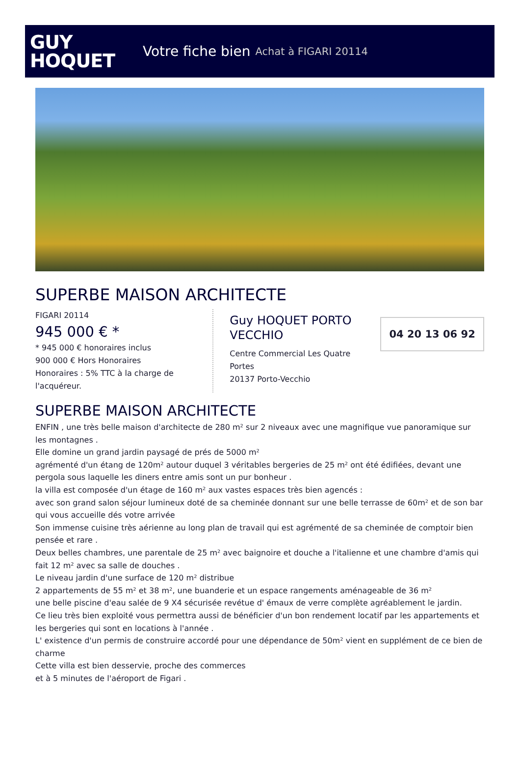GUY
HOQUET
Votre fiche bien Achat à FIGARI 20114
SUPERBE MAISON ARCHITECTE
FIGARI 20114
945 000 € *
* 945 000 € honoraires inclus
900 000 € Hors Honoraires
Honoraires : 5% TTC à la charge de l'acquéreur.
Guy HOQUET PORTO VECCHIO
Centre Commercial Les Quatre Portes
20137 Porto-Vecchio
04 20 13 06 92
SUPERBE MAISON ARCHITECTE
ENFIN , une très belle maison d'architecte de 280 m² sur 2 niveaux avec une magnifique vue panoramique sur les montagnes .
Elle domine un grand jardin paysagé de prés de 5000 m²
agrémenté d'un étang de 120m² autour duquel 3 véritables bergeries de 25 m² ont été édifiées, devant une pergola sous laquelle les diners entre amis sont un pur bonheur .
la villa est composée d'un étage de 160 m² aux vastes espaces très bien agencés :
avec son grand salon séjour lumineux doté de sa cheminée donnant sur une belle terrasse de 60m² et de son bar qui vous accueille dés votre arrivée
Son immense cuisine très aérienne au long plan de travail qui est agrémenté de sa cheminée de comptoir bien pensée et rare .
Deux belles chambres, une parentale de 25 m² avec baignoire et douche a l'italienne et une chambre d'amis qui fait 12 m² avec sa salle de douches .
Le niveau jardin d'une surface de 120 m² distribue
2 appartements de 55 m² et 38 m², une buanderie et un espace rangements aménageable de 36 m²
une belle piscine d'eau salée de 9 X4 sécurisée revétue d' émaux de verre complète agréablement le jardin.
Ce lieu très bien exploité vous permettra aussi de bénéficier d'un bon rendement locatif par les appartements et les bergeries qui sont en locations à l'année .
L' existence d'un permis de construire accordé pour une dépendance de 50m² vient en supplément de ce bien de charme
Cette villa est bien desservie, proche des commerces
et à 5 minutes de l'aéroport de Figari .